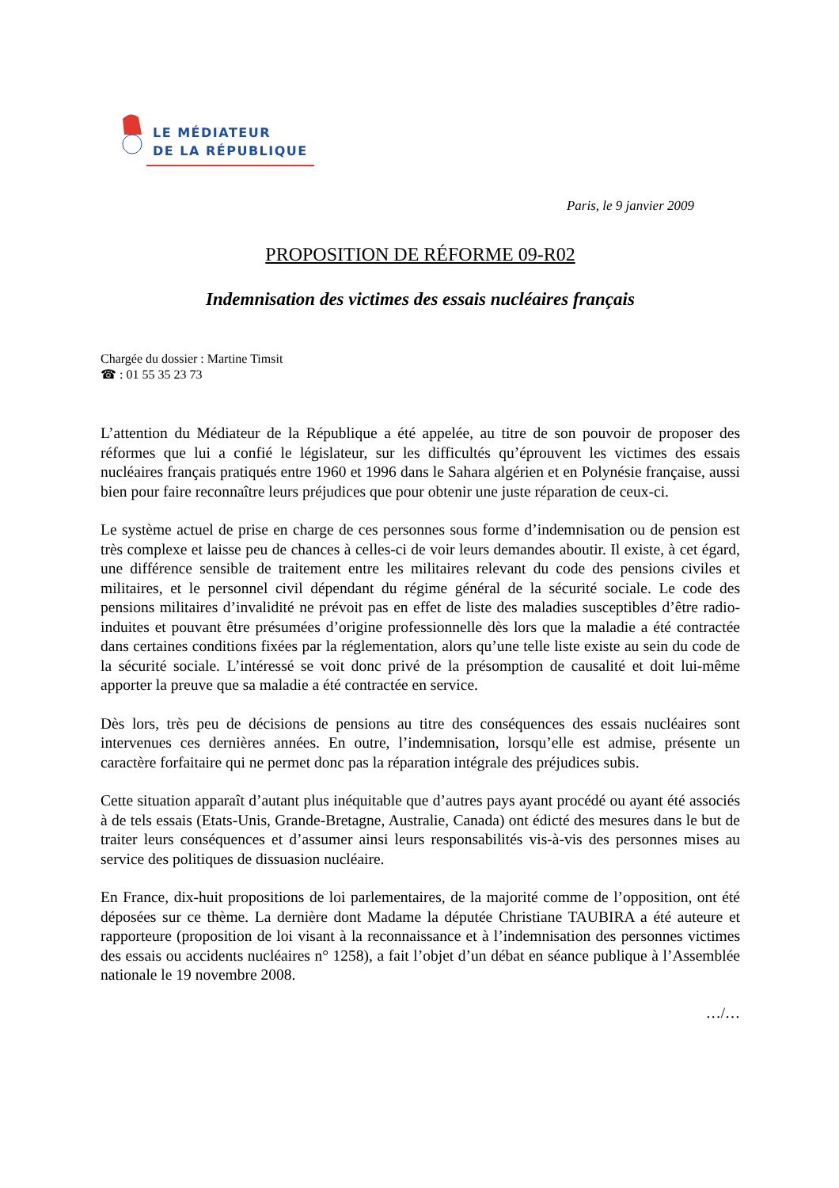LE MÉDIATEUR
DE LA RÉPUBLIQUE
Paris, le 9 janvier 2009
PROPOSITION DE RÉFORME 09-R02
Indemnisation des victimes des essais nucléaires français
Chargée du dossier : Martine Timsit
☎ : 01 55 35 23 73
L’attention du Médiateur de la République a été appelée, au titre de son pouvoir de proposer des réformes que lui a confié le législateur, sur les difficultés qu’éprouvent les victimes des essais nucléaires français pratiqués entre 1960 et 1996 dans le Sahara algérien et en Polynésie française, aussi bien pour faire reconnaître leurs préjudices que pour obtenir une juste réparation de ceux-ci.
Le système actuel de prise en charge de ces personnes sous forme d’indemnisation ou de pension est très complexe et laisse peu de chances à celles-ci de voir leurs demandes aboutir. Il existe, à cet égard, une différence sensible de traitement entre les militaires relevant du code des pensions civiles et militaires, et le personnel civil dépendant du régime général de la sécurité sociale. Le code des pensions militaires d’invalidité ne prévoit pas en effet de liste des maladies susceptibles d’être radio-induites et pouvant être présumées d’origine professionnelle dès lors que la maladie a été contractée dans certaines conditions fixées par la réglementation, alors qu’une telle liste existe au sein du code de la sécurité sociale. L’intéressé se voit donc privé de la présomption de causalité et doit lui-même apporter la preuve que sa maladie a été contractée en service.
Dès lors, très peu de décisions de pensions au titre des conséquences des essais nucléaires sont intervenues ces dernières années. En outre, l’indemnisation, lorsqu’elle est admise, présente un caractère forfaitaire qui ne permet donc pas la réparation intégrale des préjudices subis.
Cette situation apparaît d’autant plus inéquitable que d’autres pays ayant procédé ou ayant été associés à de tels essais (Etats-Unis, Grande-Bretagne, Australie, Canada) ont édicté des mesures dans le but de traiter leurs conséquences et d’assumer ainsi leurs responsabilités vis-à-vis des personnes mises au service des politiques de dissuasion nucléaire.
En France, dix-huit propositions de loi parlementaires, de la majorité comme de l’opposition, ont été déposées sur ce thème. La dernière dont Madame la députée Christiane TAUBIRA a été auteure et rapporteure (proposition de loi visant à la reconnaissance et à l’indemnisation des personnes victimes des essais ou accidents nucléaires n° 1258), a fait l’objet d’un débat en séance publique à l’Assemblée nationale le 19 novembre 2008.
…/…